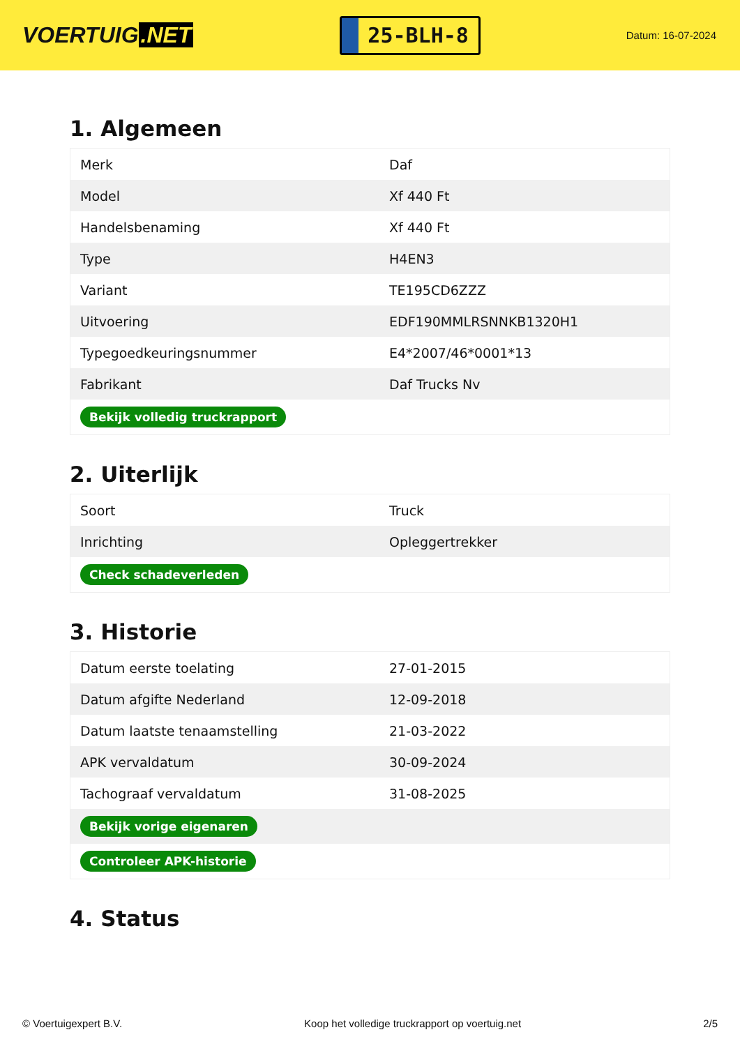VOERTUIG.NET
25-BLH-8
Datum: 16-07-2024
1. Algemeen
| Merk | Daf |
| Model | Xf 440 Ft |
| Handelsbenaming | Xf 440 Ft |
| Type | H4EN3 |
| Variant | TE195CD6ZZZ |
| Uitvoering | EDF190MMLRSNNKB1320H1 |
| Typegoedkeuringsnummer | E4*2007/46*0001*13 |
| Fabrikant | Daf Trucks Nv |
| Bekijk volledig truckrapport | |
2. Uiterlijk
| Soort | Truck |
| Inrichting | Opleggertrekker |
| Check schadeverleden | |
3. Historie
| Datum eerste toelating | 27-01-2015 |
| Datum afgifte Nederland | 12-09-2018 |
| Datum laatste tenaamstelling | 21-03-2022 |
| APK vervaldatum | 30-09-2024 |
| Tachograaf vervaldatum | 31-08-2025 |
| Bekijk vorige eigenaren | |
| Controleer APK-historie | |
4. Status
© Voertuigexpert B.V. Koop het volledige truckrapport op voertuig.net 2/5